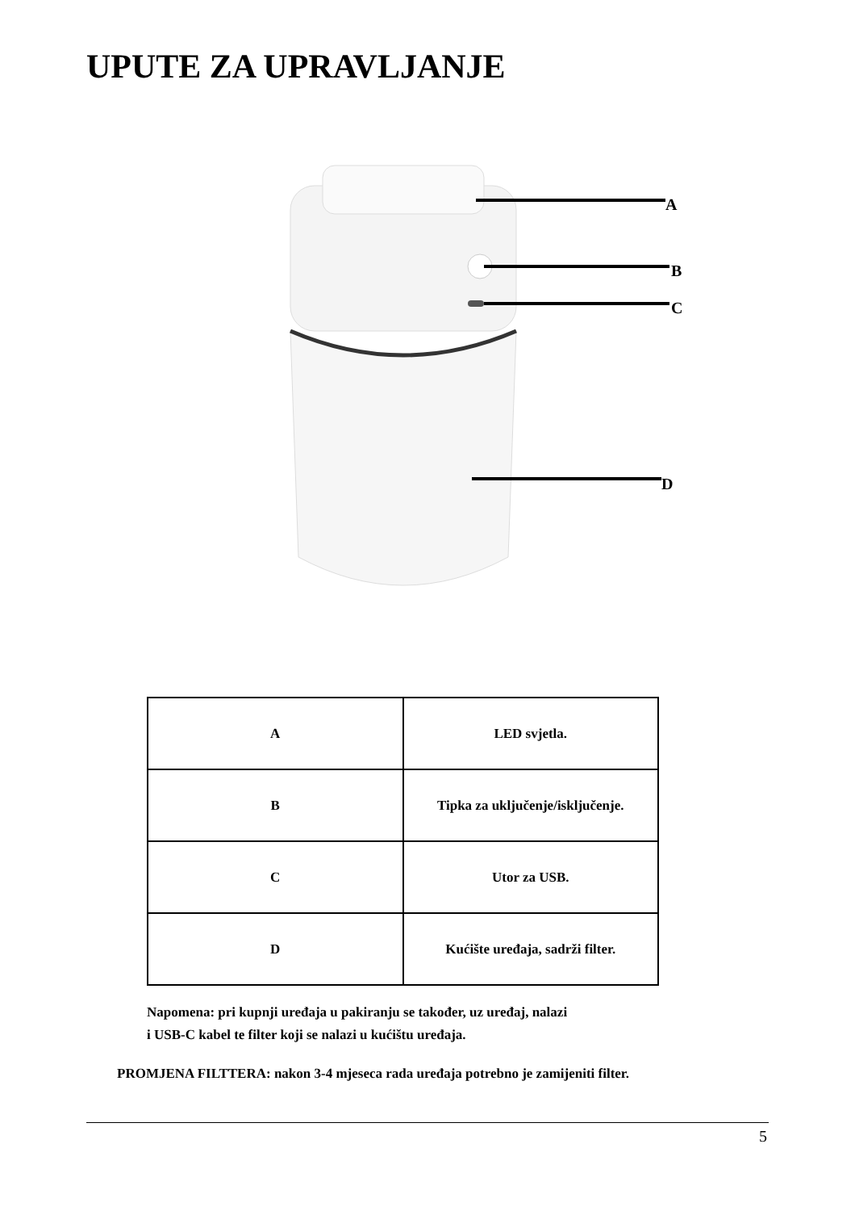UPUTE ZA UPRAVLJANJE
A
B
C
D
| A | LED svjetla. |
| B | Tipka za uključenje/isključenje. |
| C | Utor za USB. |
| D | Kućište uređaja, sadrži filter. |
Napomena: pri kupnji uređaja u pakiranju se također, uz uređaj, nalazi
i USB-C kabel te filter koji se nalazi u kućištu uređaja.
PROMJENA FILTTERA: nakon 3-4 mjeseca rada uređaja potrebno je zamijeniti filter.
5